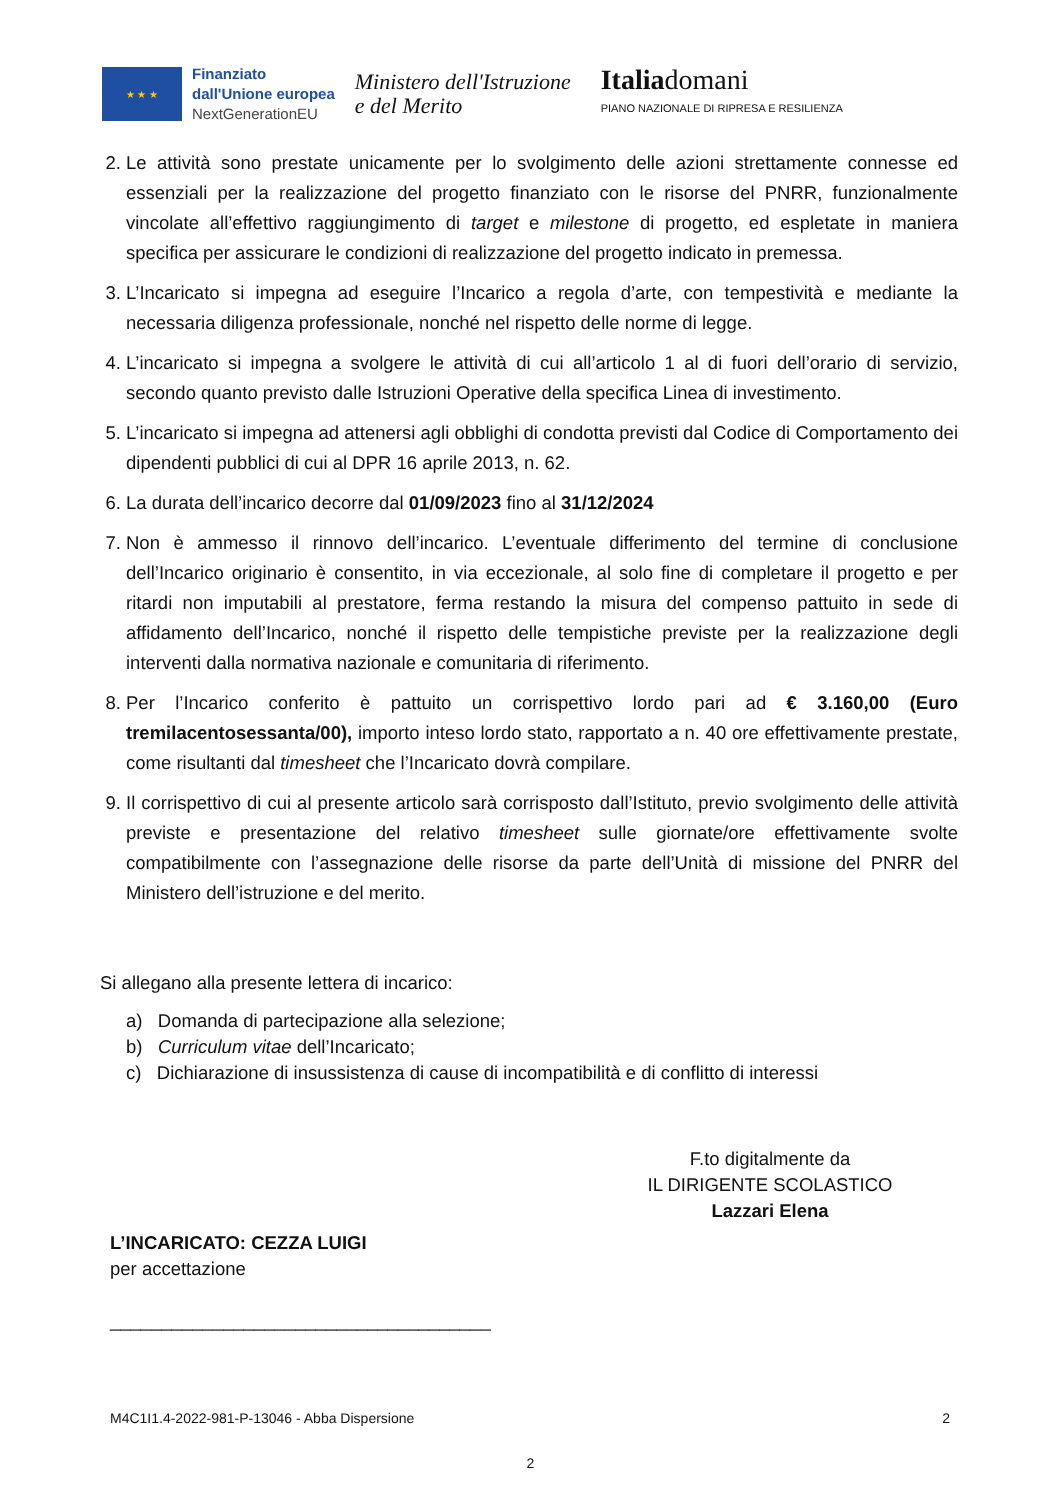★ ★ ★
Finanziato
dall'Unione europea
NextGenerationEU
Ministero dell'Istruzione
e del Merito
Italiadomani
PIANO NAZIONALE DI RIPRESA E RESILIENZA
2. Le attività sono prestate unicamente per lo svolgimento delle azioni strettamente connesse ed essenziali per la realizzazione del progetto finanziato con le risorse del PNRR, funzionalmente vincolate all’effettivo raggiungimento di target e milestone di progetto, ed espletate in maniera specifica per assicurare le condizioni di realizzazione del progetto indicato in premessa.
3. L’Incaricato si impegna ad eseguire l’Incarico a regola d’arte, con tempestività e mediante la necessaria diligenza professionale, nonché nel rispetto delle norme di legge.
4. L’incaricato si impegna a svolgere le attività di cui all’articolo 1 al di fuori dell’orario di servizio, secondo quanto previsto dalle Istruzioni Operative della specifica Linea di investimento.
5. L’incaricato si impegna ad attenersi agli obblighi di condotta previsti dal Codice di Comportamento dei dipendenti pubblici di cui al DPR 16 aprile 2013, n. 62.
6. La durata dell’incarico decorre dal 01/09/2023 fino al 31/12/2024
7. Non è ammesso il rinnovo dell’incarico. L’eventuale differimento del termine di conclusione dell’Incarico originario è consentito, in via eccezionale, al solo fine di completare il progetto e per ritardi non imputabili al prestatore, ferma restando la misura del compenso pattuito in sede di affidamento dell’Incarico, nonché il rispetto delle tempistiche previste per la realizzazione degli interventi dalla normativa nazionale e comunitaria di riferimento.
8. Per l’Incarico conferito è pattuito un corrispettivo lordo pari ad € 3.160,00 (Euro tremilacentosessanta/00), importo inteso lordo stato, rapportato a n. 40 ore effettivamente prestate, come risultanti dal timesheet che l’Incaricato dovrà compilare.
9. Il corrispettivo di cui al presente articolo sarà corrisposto dall’Istituto, previo svolgimento delle attività previste e presentazione del relativo timesheet sulle giornate/ore effettivamente svolte compatibilmente con l’assegnazione delle risorse da parte dell’Unità di missione del PNRR del Ministero dell’istruzione e del merito.
Si allegano alla presente lettera di incarico:
a) Domanda di partecipazione alla selezione;
b) Curriculum vitae dell’Incaricato;
c) Dichiarazione di insussistenza di cause di incompatibilità e di conflitto di interessi
F.to digitalmente da
IL DIRIGENTE SCOLASTICO
Lazzari Elena
L’INCARICATO: CEZZA LUIGI
per accettazione
_____________________________________
M4C1I1.4-2022-981-P-13046 - Abba Dispersione 2
2